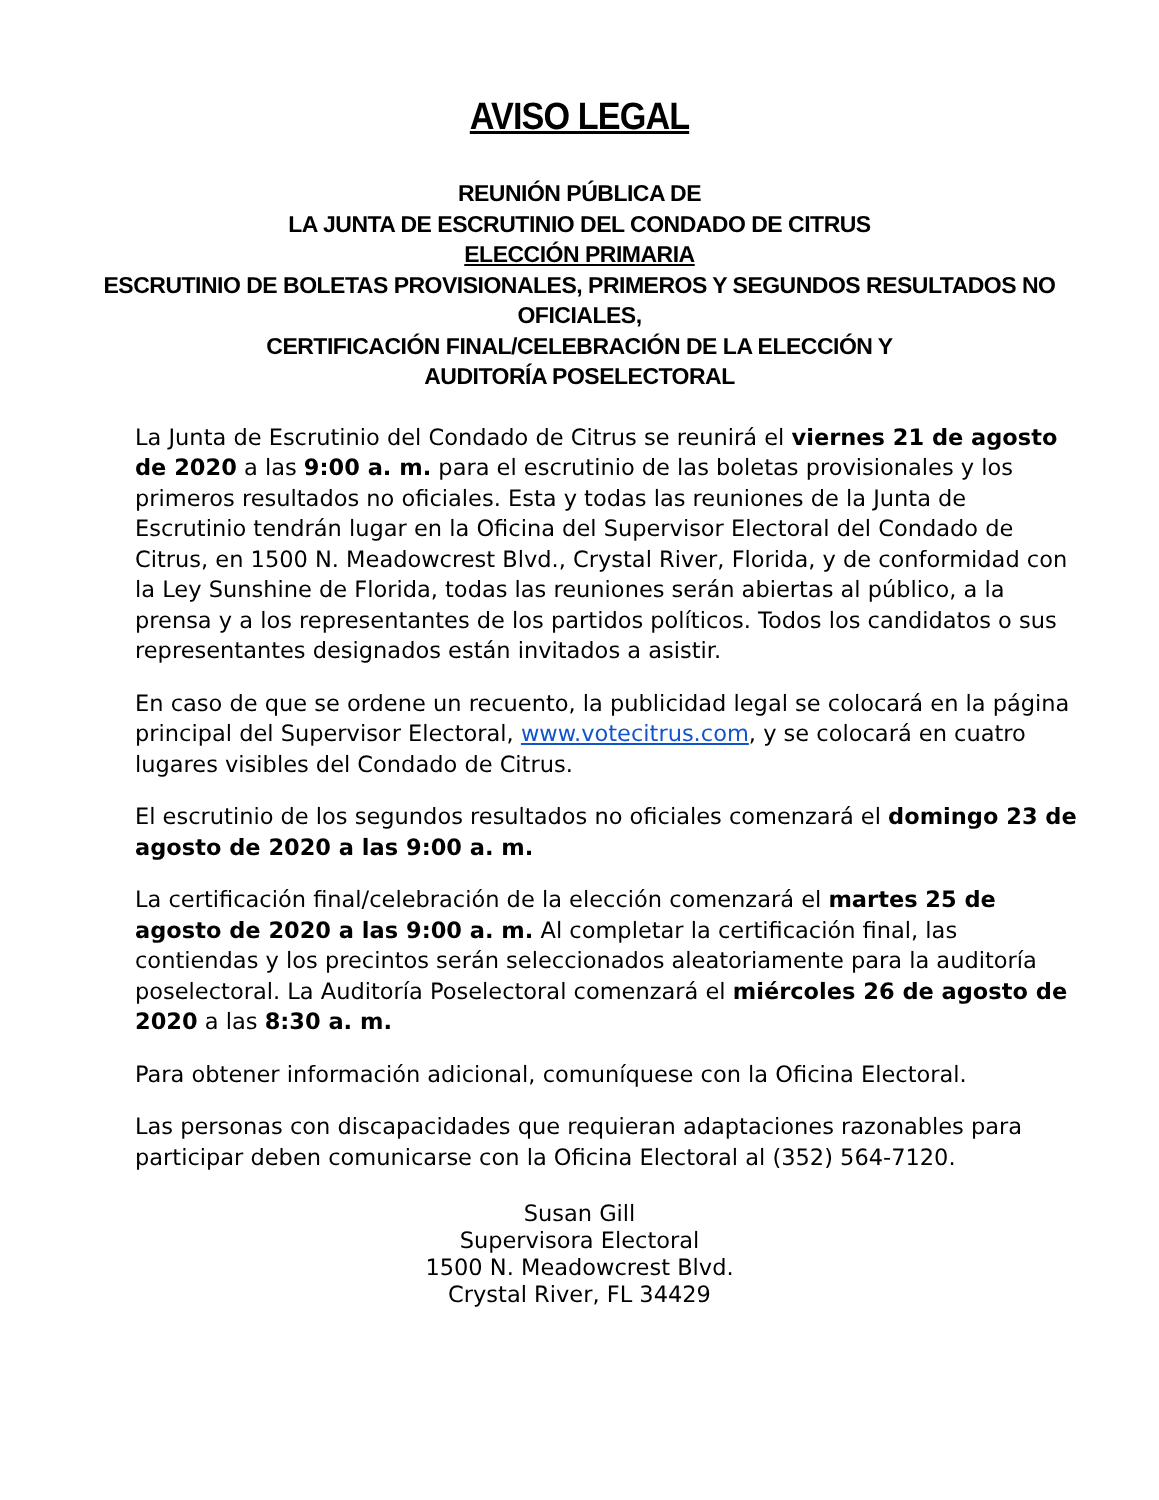AVISO LEGAL
REUNIÓN PÚBLICA DE
LA JUNTA DE ESCRUTINIO DEL CONDADO DE CITRUS
ELECCIÓN PRIMARIA
ESCRUTINIO DE BOLETAS PROVISIONALES, PRIMEROS Y SEGUNDOS RESULTADOS NO OFICIALES,
CERTIFICACIÓN FINAL/CELEBRACIÓN DE LA ELECCIÓN Y
AUDITORÍA POSELECTORAL
La Junta de Escrutinio del Condado de Citrus se reunirá el viernes 21 de agosto de 2020 a las 9:00 a. m. para el escrutinio de las boletas provisionales y los primeros resultados no oficiales. Esta y todas las reuniones de la Junta de Escrutinio tendrán lugar en la Oficina del Supervisor Electoral del Condado de Citrus, en 1500 N. Meadowcrest Blvd., Crystal River, Florida, y de conformidad con la Ley Sunshine de Florida, todas las reuniones serán abiertas al público, a la prensa y a los representantes de los partidos políticos. Todos los candidatos o sus representantes designados están invitados a asistir.
En caso de que se ordene un recuento, la publicidad legal se colocará en la página principal del Supervisor Electoral, www.votecitrus.com, y se colocará en cuatro lugares visibles del Condado de Citrus.
El escrutinio de los segundos resultados no oficiales comenzará el domingo 23 de agosto de 2020 a las 9:00 a. m.
La certificación final/celebración de la elección comenzará el martes 25 de agosto de 2020 a las 9:00 a. m. Al completar la certificación final, las contiendas y los precintos serán seleccionados aleatoriamente para la auditoría poselectoral. La Auditoría Poselectoral comenzará el miércoles 26 de agosto de 2020 a las 8:30 a. m.
Para obtener información adicional, comuníquese con la Oficina Electoral.
Las personas con discapacidades que requieran adaptaciones razonables para participar deben comunicarse con la Oficina Electoral al (352) 564-7120.
Susan Gill
Supervisora Electoral
1500 N. Meadowcrest Blvd.
Crystal River, FL 34429